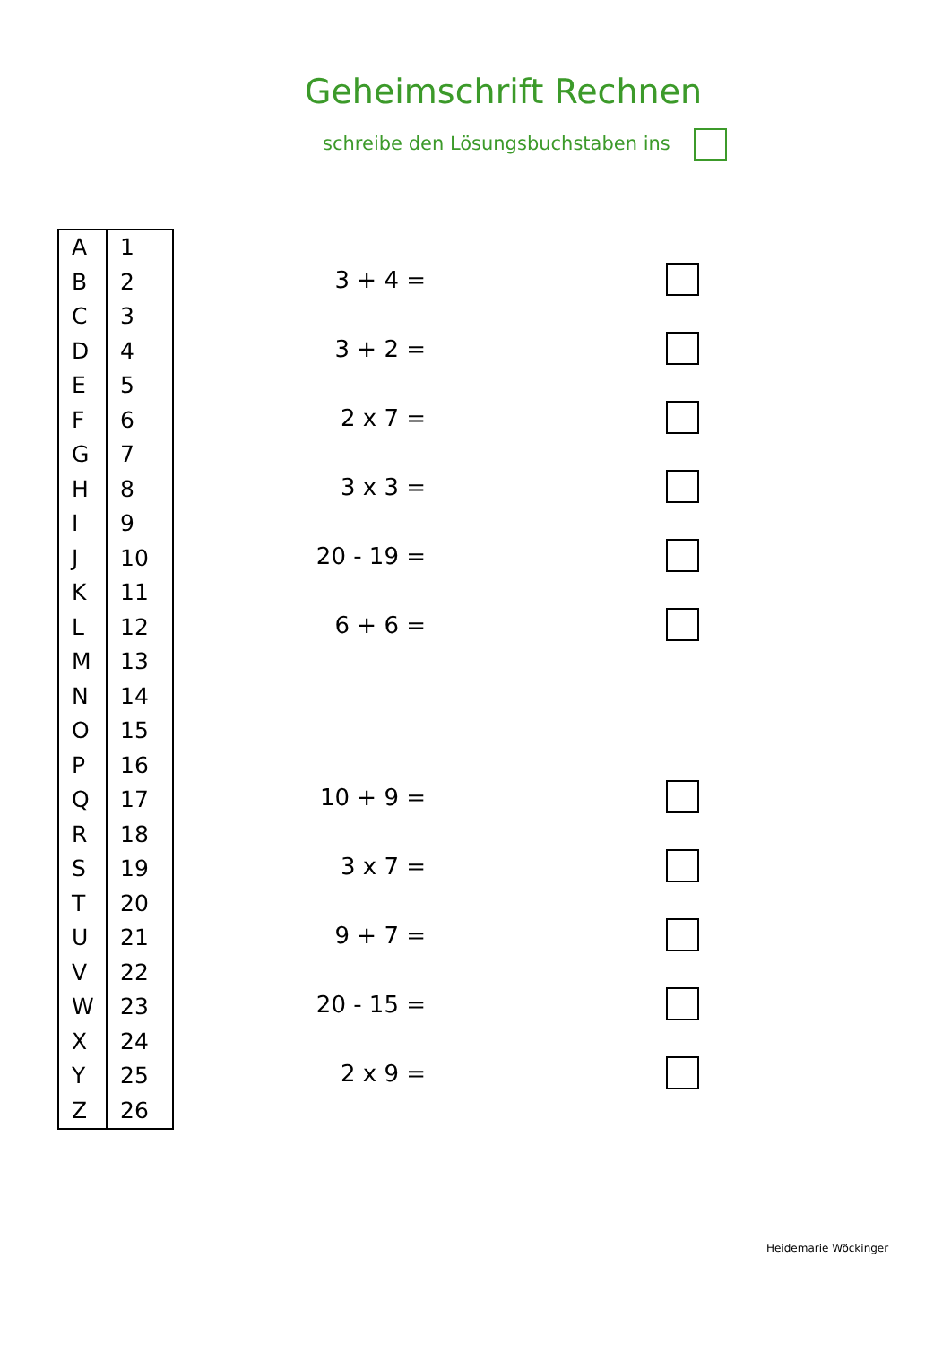Geheimschrift Rechnen
schreibe den Lösungsbuchstaben ins
| A | 1 |
| B | 2 |
| C | 3 |
| D | 4 |
| E | 5 |
| F | 6 |
| G | 7 |
| H | 8 |
| I | 9 |
| J | 10 |
| K | 11 |
| L | 12 |
| M | 13 |
| N | 14 |
| O | 15 |
| P | 16 |
| Q | 17 |
| R | 18 |
| S | 19 |
| T | 20 |
| U | 21 |
| V | 22 |
| W | 23 |
| X | 24 |
| Y | 25 |
| Z | 26 |
3 + 4 =
3 + 2 =
2 x 7 =
3 x 3 =
20 - 19 =
6 + 6 =
10 + 9 =
3 x 7 =
9 + 7 =
20 - 15 =
2 x 9 =
Heidemarie Wöckinger